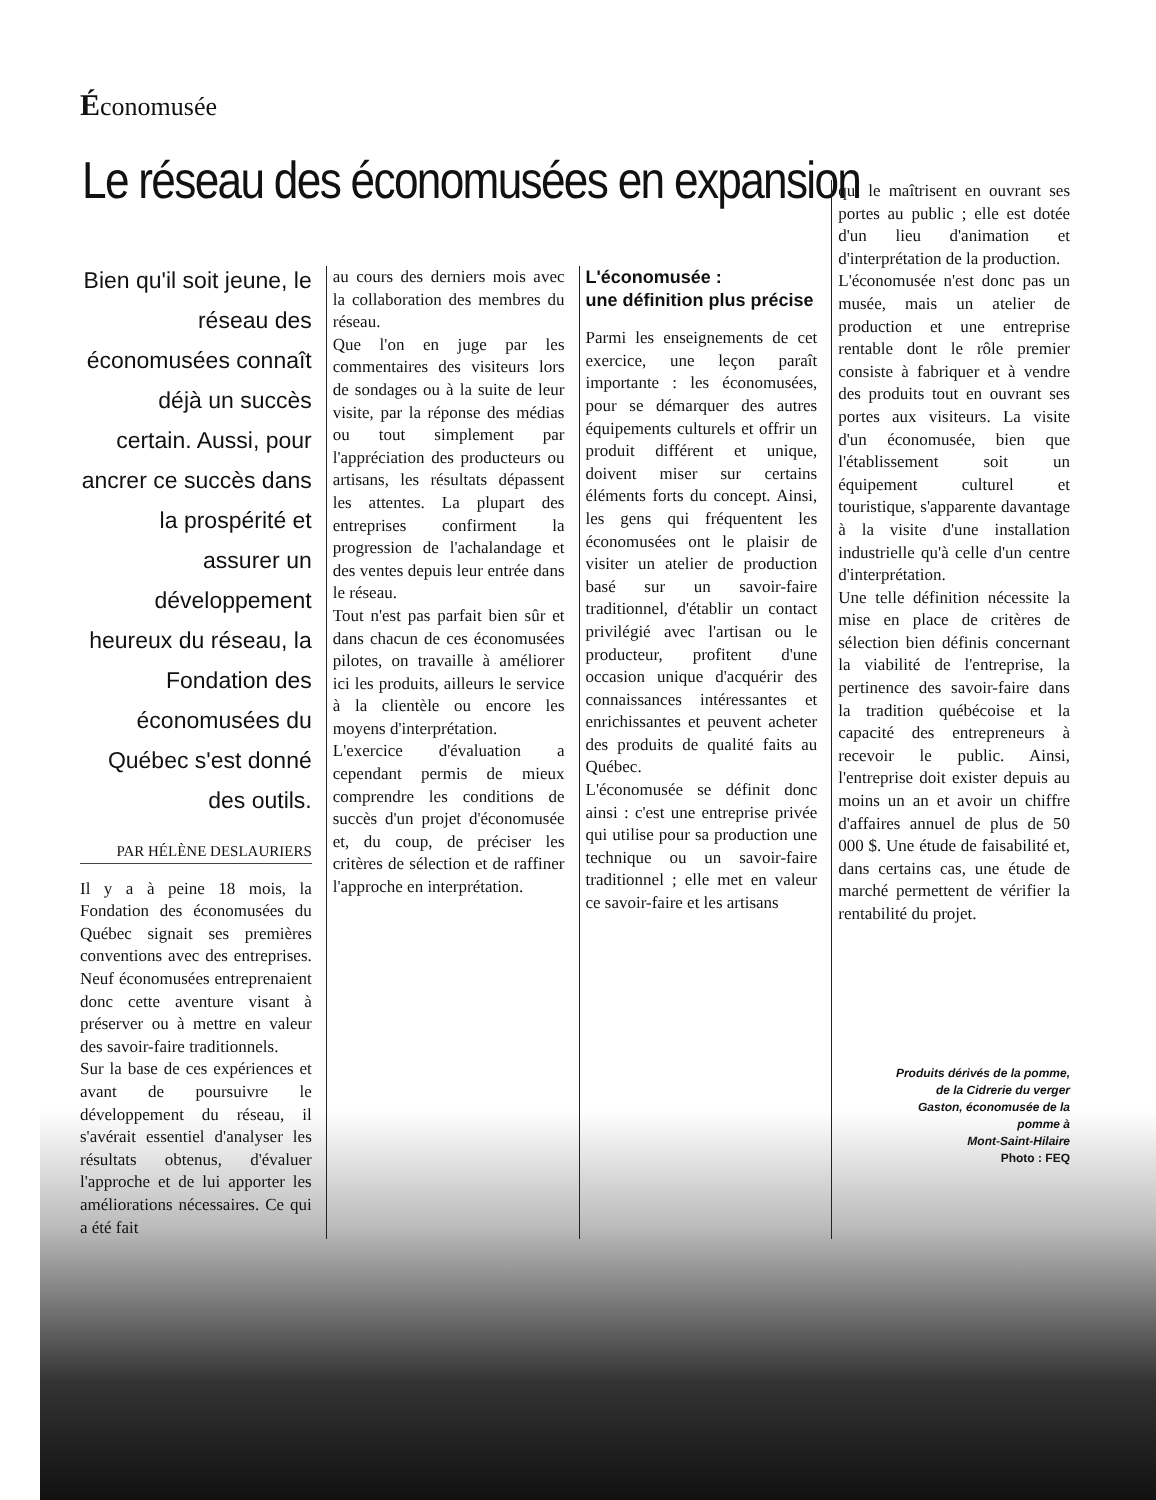Économusée
Le réseau des économusées en expansion
Bien qu'il soit jeune, le réseau des économusées connaît déjà un succès certain. Aussi, pour ancrer ce succès dans la prospérité et assurer un développement heureux du réseau, la Fondation des économusées du Québec s'est donné des outils.
PAR HÉLÈNE DESLAURIERS
Il y a à peine 18 mois, la Fondation des économusées du Québec signait ses premières conventions avec des entreprises. Neuf économusées entreprenaient donc cette aventure visant à préserver ou à mettre en valeur des savoir-faire traditionnels.
Sur la base de ces expériences et avant de poursuivre le développement du réseau, il s'avérait essentiel d'analyser les résultats obtenus, d'évaluer l'approche et de lui apporter les améliorations nécessaires. Ce qui a été fait
au cours des derniers mois avec la collaboration des membres du réseau.
Que l'on en juge par les commentaires des visiteurs lors de sondages ou à la suite de leur visite, par la réponse des médias ou tout simplement par l'appréciation des producteurs ou artisans, les résultats dépassent les attentes. La plupart des entreprises confirment la progression de l'achalandage et des ventes depuis leur entrée dans le réseau.
Tout n'est pas parfait bien sûr et dans chacun de ces économusées pilotes, on travaille à améliorer ici les produits, ailleurs le service à la clientèle ou encore les moyens d'interprétation.
L'exercice d'évaluation a cependant permis de mieux comprendre les conditions de succès d'un projet d'économusée et, du coup, de préciser les critères de sélection et de raffiner l'approche en interprétation.
L'économusée :
une définition plus précise
Parmi les enseignements de cet exercice, une leçon paraît importante : les économusées, pour se démarquer des autres équipements culturels et offrir un produit différent et unique, doivent miser sur certains éléments forts du concept. Ainsi, les gens qui fréquentent les économusées ont le plaisir de visiter un atelier de production basé sur un savoir-faire traditionnel, d'établir un contact privilégié avec l'artisan ou le producteur, profitent d'une occasion unique d'acquérir des connaissances intéressantes et enrichissantes et peuvent acheter des produits de qualité faits au Québec.
L'économusée se définit donc ainsi : c'est une entreprise privée qui utilise pour sa production une technique ou un savoir-faire traditionnel ; elle met en valeur ce savoir-faire et les artisans
qui le maîtrisent en ouvrant ses portes au public ; elle est dotée d'un lieu d'animation et d'interprétation de la production.
L'économusée n'est donc pas un musée, mais un atelier de production et une entreprise rentable dont le rôle premier consiste à fabriquer et à vendre des produits tout en ouvrant ses portes aux visiteurs. La visite d'un économusée, bien que l'établissement soit un équipement culturel et touristique, s'apparente davantage à la visite d'une installation industrielle qu'à celle d'un centre d'interprétation.
Une telle définition nécessite la mise en place de critères de sélection bien définis concernant la viabilité de l'entreprise, la pertinence des savoir-faire dans la tradition québécoise et la capacité des entrepreneurs à recevoir le public. Ainsi, l'entreprise doit exister depuis au moins un an et avoir un chiffre d'affaires annuel de plus de 50 000 $. Une étude de faisabilité et, dans certains cas, une étude de marché permettent de vérifier la rentabilité du projet.
Produits dérivés de la pomme,
de la Cidrerie du verger
Gaston, économusée de la
pomme à
Mont-Saint-Hilaire
Photo : FEQ